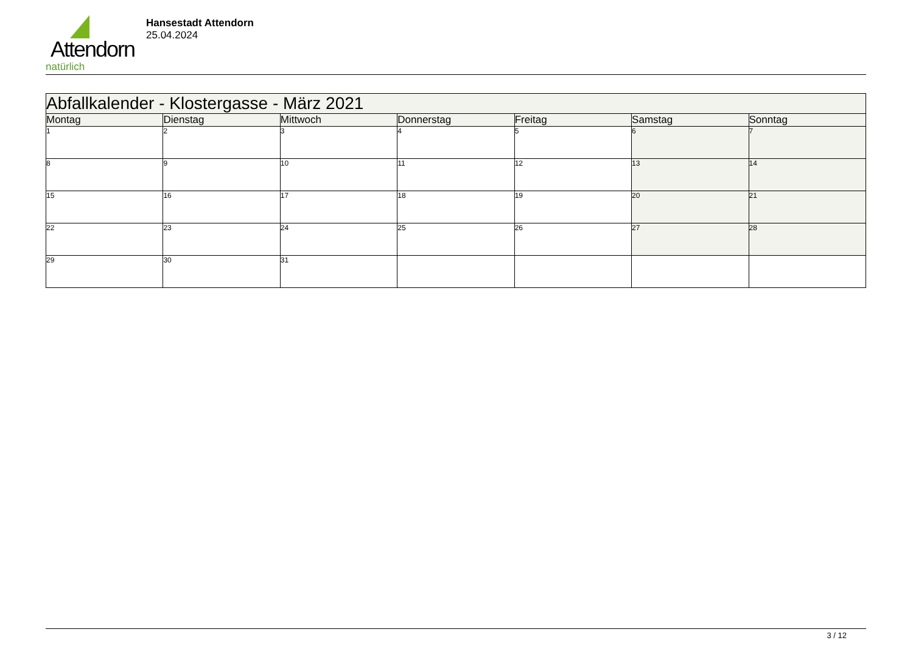Attendorn
natürlich
Hansestadt Attendorn
25.04.2024
| Abfallkalender - Klostergasse - März 2021 | | | | | | |
| Montag | Dienstag | Mittwoch | Donnerstag | Freitag | Samstag | Sonntag |
| 1 | 2 | 3 | 4 | 5 | 6 | 7 |
| 8 | 9 | 10 | 11 | 12 | 13 | 14 |
| 15 | 16 | 17 | 18 | 19 | 20 | 21 |
| 22 | 23 | 24 | 25 | 26 | 27 | 28 |
| 29 | 30 | 31 | | | | |
3 / 12